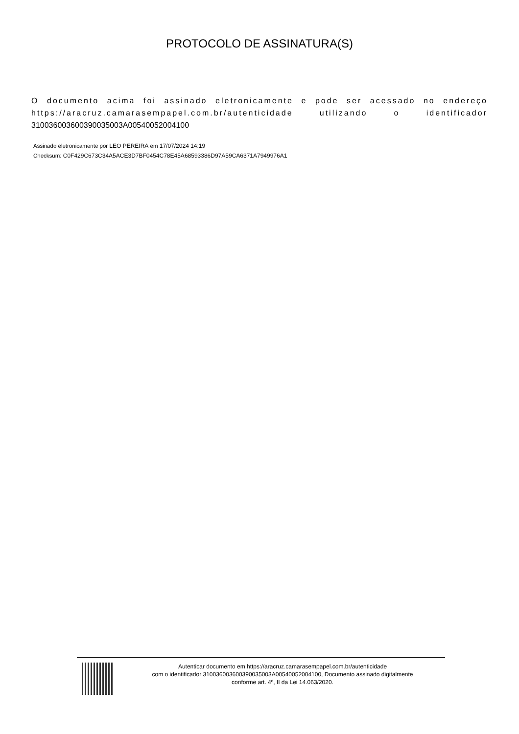PROTOCOLO DE ASSINATURA(S)
O documento acima foi assinado eletronicamente e pode ser acessado no endereço https://aracruz.camarasempapel.com.br/autenticidade utilizando o identificador 310036003600390035003A00540052004100
Assinado eletronicamente por LEO PEREIRA em 17/07/2024 14:19
Checksum: C0F429C673C34A5ACE3D7BF0454C78E45A68593386D97A59CA6371A7949976A1
Autenticar documento em https://aracruz.camarasempapel.com.br/autenticidade
com o identificador 310036003600390035003A00540052004100, Documento assinado digitalmente
conforme art. 4º, II da Lei 14.063/2020.